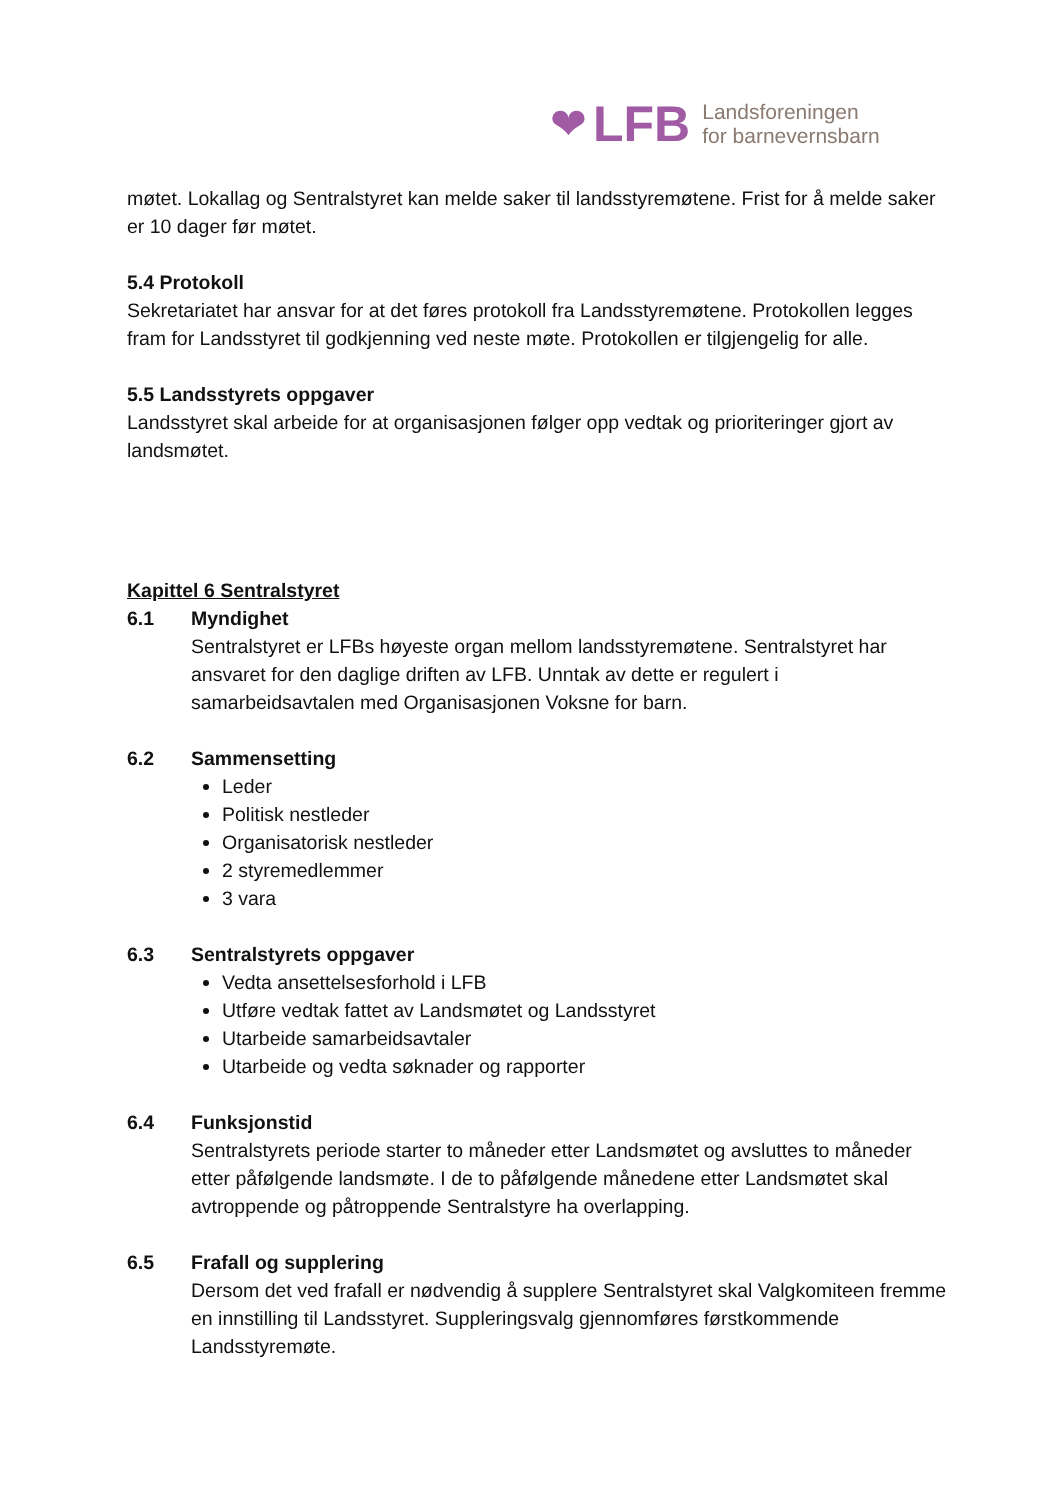❤ LFB Landsforeningen
for barnevernsbarn
møtet. Lokallag og Sentralstyret kan melde saker til landsstyremøtene. Frist for å melde saker er 10 dager før møtet.
5.4 Protokoll
Sekretariatet har ansvar for at det føres protokoll fra Landsstyremøtene. Protokollen legges fram for Landsstyret til godkjenning ved neste møte. Protokollen er tilgjengelig for alle.
5.5 Landsstyrets oppgaver
Landsstyret skal arbeide for at organisasjonen følger opp vedtak og prioriteringer gjort av landsmøtet.
Kapittel 6 Sentralstyret
6.1 Myndighet
Sentralstyret er LFBs høyeste organ mellom landsstyremøtene. Sentralstyret har ansvaret for den daglige driften av LFB. Unntak av dette er regulert i samarbeidsavtalen med Organisasjonen Voksne for barn.
6.2 Sammensetting
Leder
Politisk nestleder
Organisatorisk nestleder
2 styremedlemmer
3 vara
6.3 Sentralstyrets oppgaver
Vedta ansettelsesforhold i LFB
Utføre vedtak fattet av Landsmøtet og Landsstyret
Utarbeide samarbeidsavtaler
Utarbeide og vedta søknader og rapporter
6.4 Funksjonstid
Sentralstyrets periode starter to måneder etter Landsmøtet og avsluttes to måneder etter påfølgende landsmøte. I de to påfølgende månedene etter Landsmøtet skal avtroppende og påtroppende Sentralstyre ha overlapping.
6.5 Frafall og supplering
Dersom det ved frafall er nødvendig å supplere Sentralstyret skal Valgkomiteen fremme en innstilling til Landsstyret. Suppleringsvalg gjennomføres førstkommende Landsstyremøte.